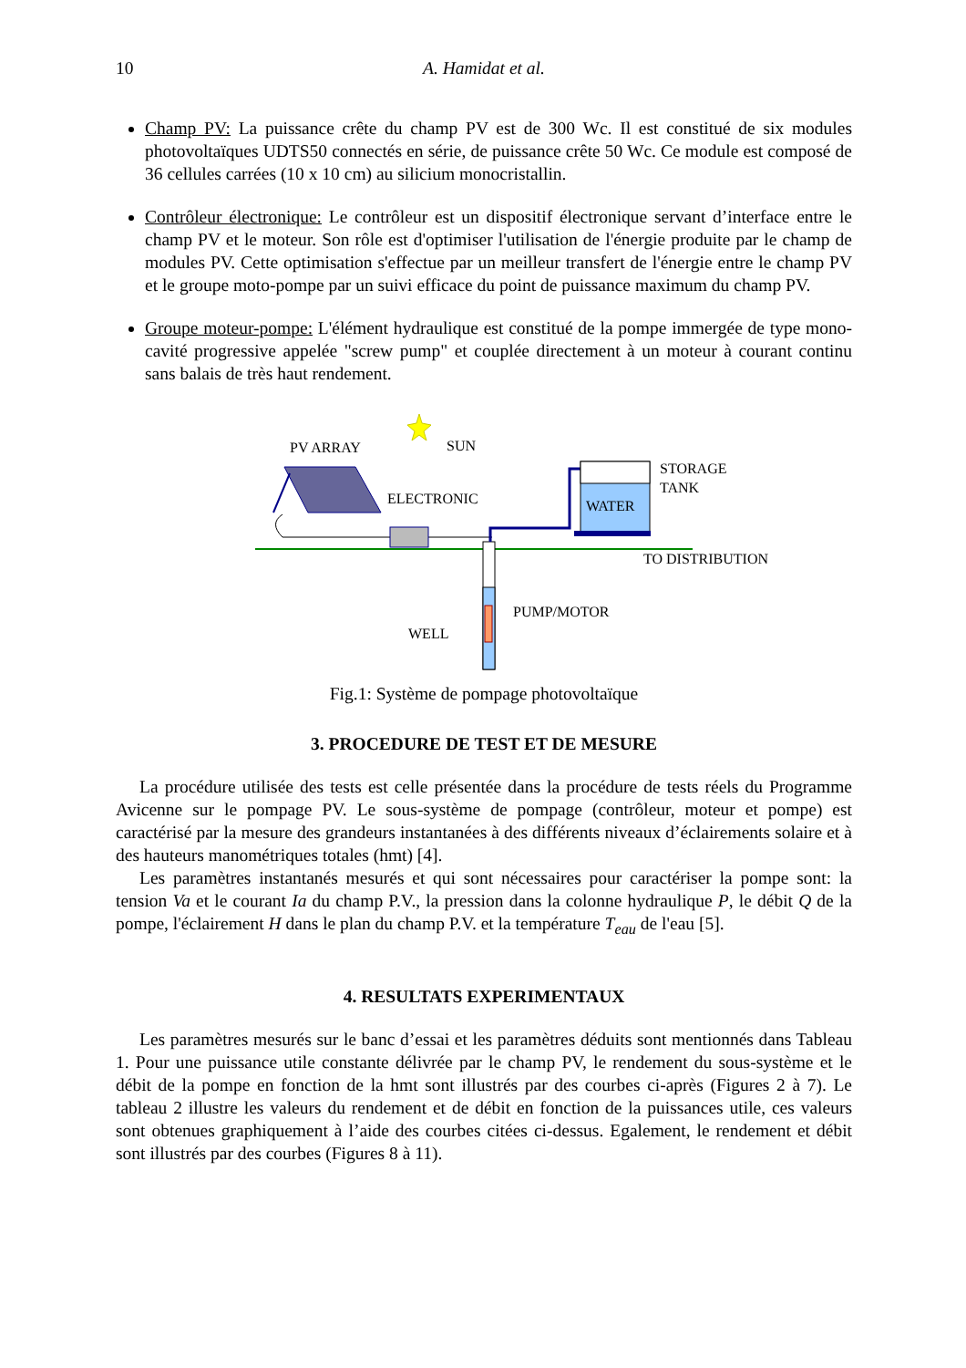10 A. Hamidat et al.
Champ PV: La puissance crête du champ PV est de 300 Wc. Il est constitué de six modules photovoltaïques UDTS50 connectés en série, de puissance crête 50 Wc. Ce module est composé de 36 cellules carrées (10 x 10 cm) au silicium monocristallin.
Contrôleur électronique: Le contrôleur est un dispositif électronique servant d’interface entre le champ PV et le moteur. Son rôle est d'optimiser l'utilisation de l'énergie produite par le champ de modules PV. Cette optimisation s'effectue par un meilleur transfert de l'énergie entre le champ PV et le groupe moto-pompe par un suivi efficace du point de puissance maximum du champ PV.
Groupe moteur-pompe: L'élément hydraulique est constitué de la pompe immergée de type mono-cavité progressive appelée "screw pump" et couplée directement à un moteur à courant continu sans balais de très haut rendement.
PV ARRAY
SUN
ELECTRONIC
STORAGE
TANK
WATER
TO DISTRIBUTION
PUMP/MOTOR
WELL
Fig.1: Système de pompage photovoltaïque
3. PROCEDURE DE TEST ET DE MESURE
La procédure utilisée des tests est celle présentée dans la procédure de tests réels du Programme Avicenne sur le pompage PV. Le sous-système de pompage (contrôleur, moteur et pompe) est caractérisé par la mesure des grandeurs instantanées à des différents niveaux d’éclairements solaire et à des hauteurs manométriques totales (hmt) [4].
Les paramètres instantanés mesurés et qui sont nécessaires pour caractériser la pompe sont: la tension Va et le courant Ia du champ P.V., la pression dans la colonne hydraulique P, le débit Q de la pompe, l'éclairement H dans le plan du champ P.V. et la température T<sub>eau</sub> de l'eau [5].
4. RESULTATS EXPERIMENTAUX
Les paramètres mesurés sur le banc d’essai et les paramètres déduits sont mentionnés dans Tableau 1. Pour une puissance utile constante délivrée par le champ PV, le rendement du sous-système et le débit de la pompe en fonction de la hmt sont illustrés par des courbes ci-après (Figures 2 à 7). Le tableau 2 illustre les valeurs du rendement et de débit en fonction de la puissances utile, ces valeurs sont obtenues graphiquement à l’aide des courbes citées ci-dessus. Egalement, le rendement et débit sont illustrés par des courbes (Figures 8 à 11).